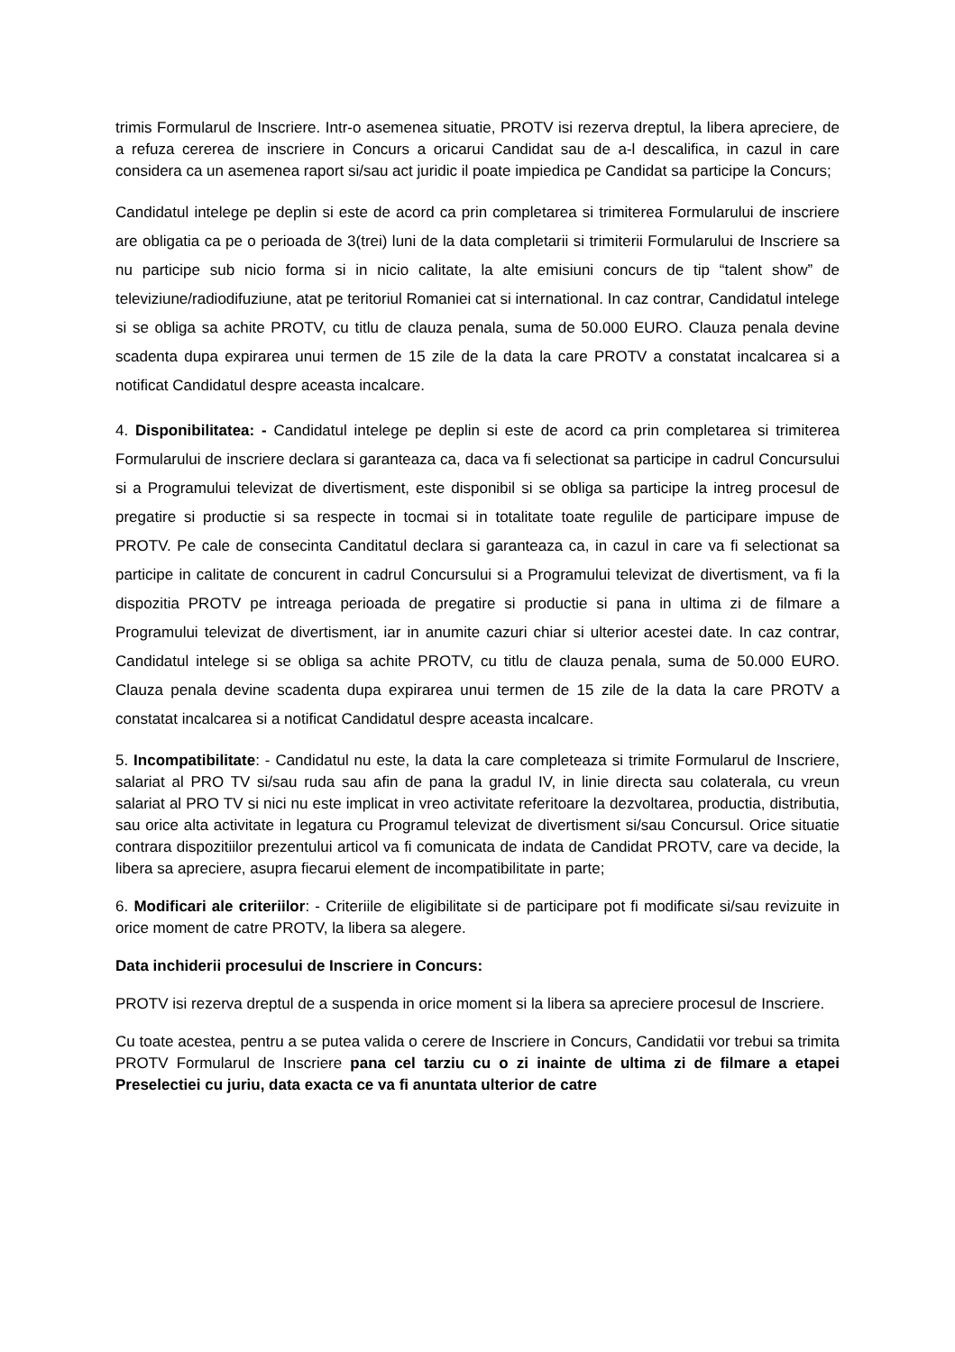trimis Formularul de Inscriere. Intr-o asemenea situatie, PROTV isi rezerva dreptul, la libera apreciere, de a refuza cererea de inscriere in Concurs a oricarui Candidat sau de a-l descalifica, in cazul in care considera ca un asemenea raport si/sau act juridic il poate impiedica pe Candidat sa participe la Concurs;
Candidatul intelege pe deplin si este de acord ca prin completarea si trimiterea Formularului de inscriere are obligatia ca pe o perioada de 3(trei) luni de la data completarii si trimiterii Formularului de Inscriere sa nu participe sub nicio forma si in nicio calitate, la alte emisiuni concurs de tip “talent show” de televiziune/radiodifuziune, atat pe teritoriul Romaniei cat si international. In caz contrar, Candidatul intelege si se obliga sa achite PROTV, cu titlu de clauza penala, suma de 50.000 EURO. Clauza penala devine scadenta dupa expirarea unui termen de 15 zile de la data la care PROTV a constatat incalcarea si a notificat Candidatul despre aceasta incalcare.
4. Disponibilitatea: - Candidatul intelege pe deplin si este de acord ca prin completarea si trimiterea Formularului de inscriere declara si garanteaza ca, daca va fi selectionat sa participe in cadrul Concursului si a Programului televizat de divertisment, este disponibil si se obliga sa participe la intreg procesul de pregatire si productie si sa respecte in tocmai si in totalitate toate regulile de participare impuse de PROTV. Pe cale de consecinta Canditatul declara si garanteaza ca, in cazul in care va fi selectionat sa participe in calitate de concurent in cadrul Concursului si a Programului televizat de divertisment, va fi la dispozitia PROTV pe intreaga perioada de pregatire si productie si pana in ultima zi de filmare a Programului televizat de divertisment, iar in anumite cazuri chiar si ulterior acestei date. In caz contrar, Candidatul intelege si se obliga sa achite PROTV, cu titlu de clauza penala, suma de 50.000 EURO. Clauza penala devine scadenta dupa expirarea unui termen de 15 zile de la data la care PROTV a constatat incalcarea si a notificat Candidatul despre aceasta incalcare.
5. Incompatibilitate: - Candidatul nu este, la data la care completeaza si trimite Formularul de Inscriere, salariat al PRO TV si/sau ruda sau afin de pana la gradul IV, in linie directa sau colaterala, cu vreun salariat al PRO TV si nici nu este implicat in vreo activitate referitoare la dezvoltarea, productia, distributia, sau orice alta activitate in legatura cu Programul televizat de divertisment si/sau Concursul. Orice situatie contrara dispozitiilor prezentului articol va fi comunicata de indata de Candidat PROTV, care va decide, la libera sa apreciere, asupra fiecarui element de incompatibilitate in parte;
6. Modificari ale criteriilor: - Criteriile de eligibilitate si de participare pot fi modificate si/sau revizuite in orice moment de catre PROTV, la libera sa alegere.
Data inchiderii procesului de Inscriere in Concurs:
PROTV isi rezerva dreptul de a suspenda in orice moment si la libera sa apreciere procesul de Inscriere.
Cu toate acestea, pentru a se putea valida o cerere de Inscriere in Concurs, Candidatii vor trebui sa trimita PROTV Formularul de Inscriere pana cel tarziu cu o zi inainte de ultima zi de filmare a etapei Preselectiei cu juriu, data exacta ce va fi anuntata ulterior de catre